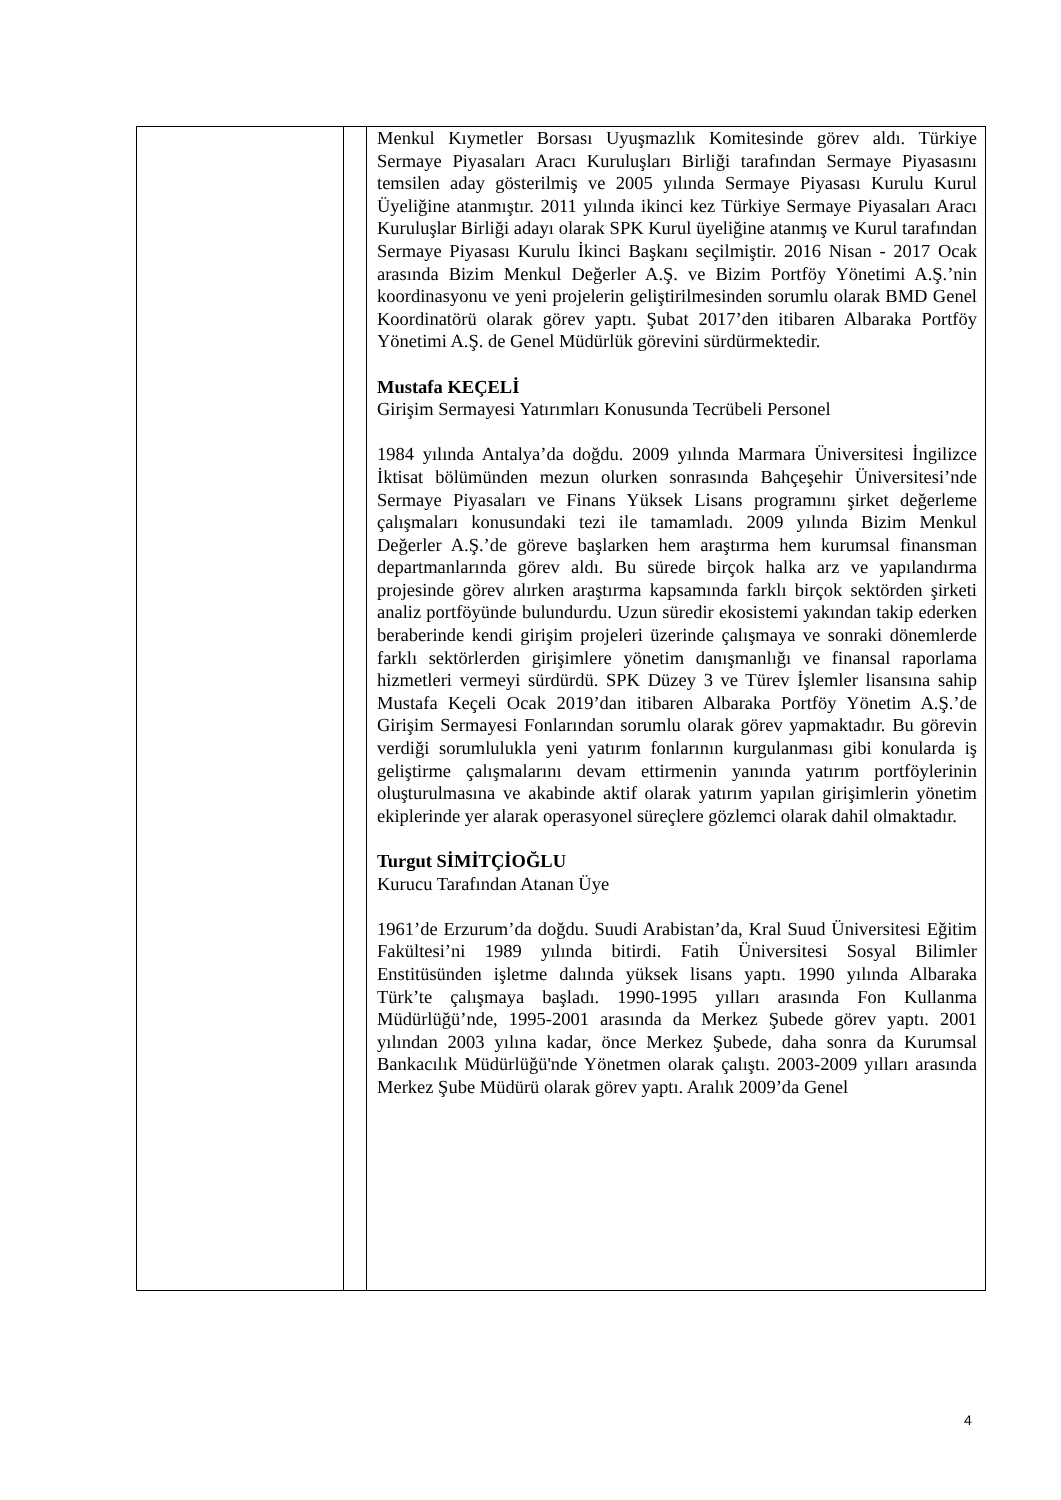| | | Menkul Kıymetler Borsası Uyuşmazlık Komitesinde görev aldı. Türkiye Sermaye Piyasaları Aracı Kuruluşları Birliği tarafından Sermaye Piyasasını temsilen aday gösterilmiş ve 2005 yılında Sermaye Piyasası Kurulu Kurul Üyeliğine atanmıştır. 2011 yılında ikinci kez Türkiye Sermaye Piyasaları Aracı Kuruluşlar Birliği adayı olarak SPK Kurul üyeliğine atanmış ve Kurul tarafından Sermaye Piyasası Kurulu İkinci Başkanı seçilmiştir. 2016 Nisan - 2017 Ocak arasında Bizim Menkul Değerler A.Ş. ve Bizim Portföy Yönetimi A.Ş.’nin koordinasyonu ve yeni projelerin geliştirilmesinden sorumlu olarak BMD Genel Koordinatörü olarak görev yaptı. Şubat 2017’den itibaren Albaraka Portföy Yönetimi A.Ş. de Genel Müdürlük görevini sürdürmektedir. Mustafa KEÇELİ Girişim Sermayesi Yatırımları Konusunda Tecrübeli Personel 1984 yılında Antalya’da doğdu. 2009 yılında Marmara Üniversitesi İngilizce İktisat bölümünden mezun olurken sonrasında Bahçeşehir Üniversitesi’nde Sermaye Piyasaları ve Finans Yüksek Lisans programını şirket değerleme çalışmaları konusundaki tezi ile tamamladı. 2009 yılında Bizim Menkul Değerler A.Ş.’de göreve başlarken hem araştırma hem kurumsal finansman departmanlarında görev aldı. Bu sürede birçok halka arz ve yapılandırma projesinde görev alırken araştırma kapsamında farklı birçok sektörden şirketi analiz portföyünde bulundurdu. Uzun süredir ekosistemi yakından takip ederken beraberinde kendi girişim projeleri üzerinde çalışmaya ve sonraki dönemlerde farklı sektörlerden girişimlere yönetim danışmanlığı ve finansal raporlama hizmetleri vermeyi sürdürdü. SPK Düzey 3 ve Türev İşlemler lisansına sahip Mustafa Keçeli Ocak 2019’dan itibaren Albaraka Portföy Yönetim A.Ş.’de Girişim Sermayesi Fonlarından sorumlu olarak görev yapmaktadır. Bu görevin verdiği sorumlulukla yeni yatırım fonlarının kurgulanması gibi konularda iş geliştirme çalışmalarını devam ettirmenin yanında yatırım portföylerinin oluşturulmasına ve akabinde aktif olarak yatırım yapılan girişimlerin yönetim ekiplerinde yer alarak operasyonel süreçlere gözlemci olarak dahil olmaktadır. Turgut SİMİTÇİOĞLU Kurucu Tarafından Atanan Üye 1961’de Erzurum’da doğdu. Suudi Arabistan’da, Kral Suud Üniversitesi Eğitim Fakültesi’ni 1989 yılında bitirdi. Fatih Üniversitesi Sosyal Bilimler Enstitüsünden işletme dalında yüksek lisans yaptı. 1990 yılında Albaraka Türk’te çalışmaya başladı. 1990-1995 yılları arasında Fon Kullanma Müdürlüğü’nde, 1995-2001 arasında da Merkez Şubede görev yaptı. 2001 yılından 2003 yılına kadar, önce Merkez Şubede, daha sonra da Kurumsal Bankacılık Müdürlüğü'nde Yönetmen olarak çalıştı. 2003-2009 yılları arasında Merkez Şube Müdürü olarak görev yaptı. Aralık 2009’da Genel |
4